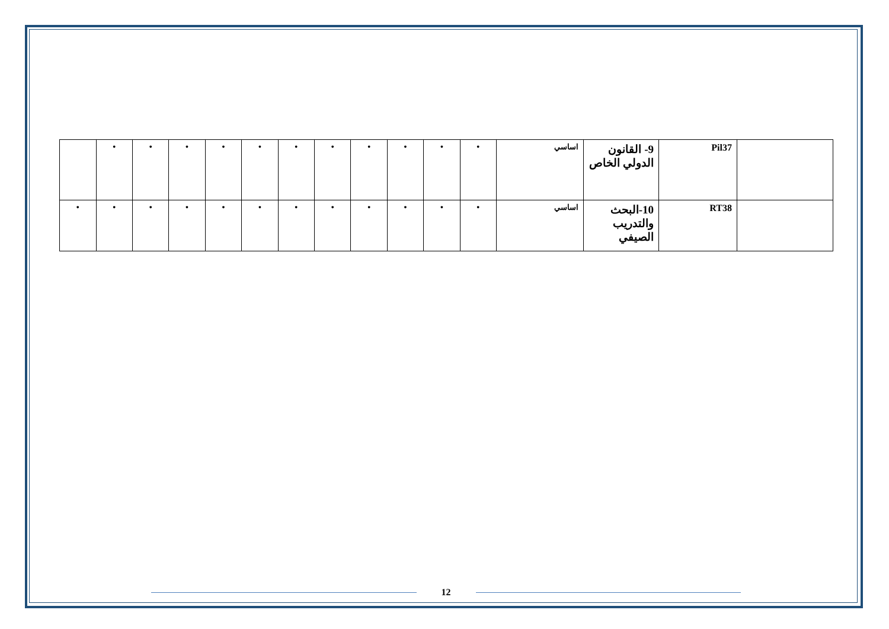| | Pil37 | 9- القانون الدولي الخاص | اساسي | • | • | • | • | • | • | • | • | • | • | • | |
| | RT38 | 10-البحث والتدريب الصيفي | اساسي | • | • | • | • | • | • | • | • | • | • | • | • |
12